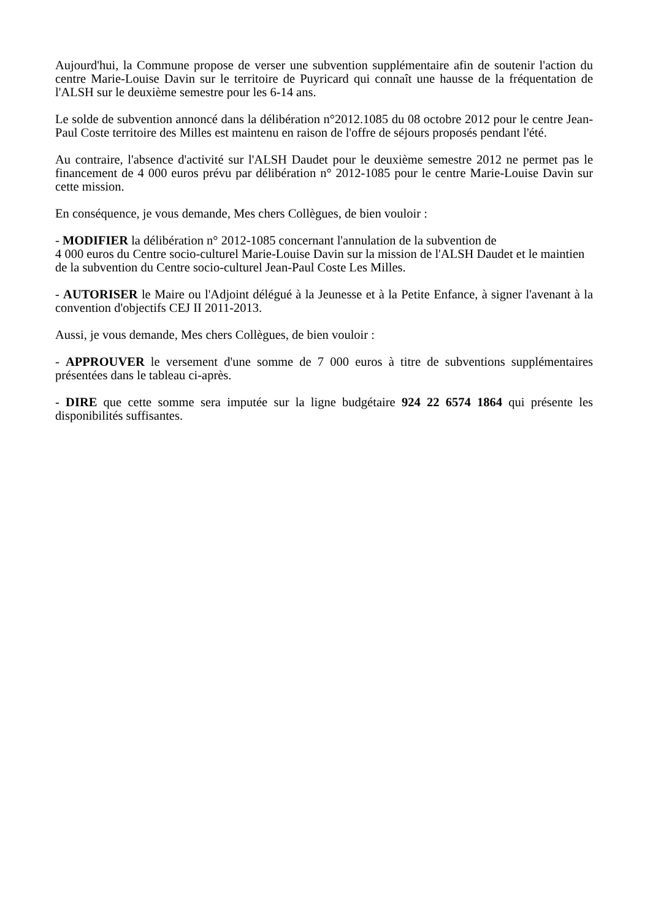Aujourd'hui, la Commune propose de verser une subvention supplémentaire afin de soutenir l'action du centre Marie-Louise Davin sur le territoire de Puyricard qui connaît une hausse de la fréquentation de l'ALSH sur le deuxième semestre pour les 6-14 ans.
Le solde de subvention annoncé dans la délibération n°2012.1085 du 08 octobre 2012 pour le centre Jean-Paul Coste territoire des Milles est maintenu en raison de l'offre de séjours proposés pendant l'été.
Au contraire, l'absence d'activité sur l'ALSH Daudet pour le deuxième semestre 2012 ne permet pas le financement de 4 000 euros prévu par délibération n° 2012-1085 pour le centre Marie-Louise Davin sur cette mission.
En conséquence, je vous demande, Mes chers Collègues, de bien vouloir :
- MODIFIER la délibération n° 2012-1085 concernant l'annulation de la subvention de
4 000 euros du Centre socio-culturel Marie-Louise Davin sur la mission de l'ALSH Daudet et le maintien de la subvention du Centre socio-culturel Jean-Paul Coste Les Milles.
- AUTORISER le Maire ou l'Adjoint délégué à la Jeunesse et à la Petite Enfance, à signer l'avenant à la convention d'objectifs CEJ II 2011-2013.
Aussi, je vous demande, Mes chers Collègues, de bien vouloir :
- APPROUVER le versement d'une somme de 7 000 euros à titre de subventions supplémentaires présentées dans le tableau ci-après.
- DIRE que cette somme sera imputée sur la ligne budgétaire 924 22 6574 1864 qui présente les disponibilités suffisantes.